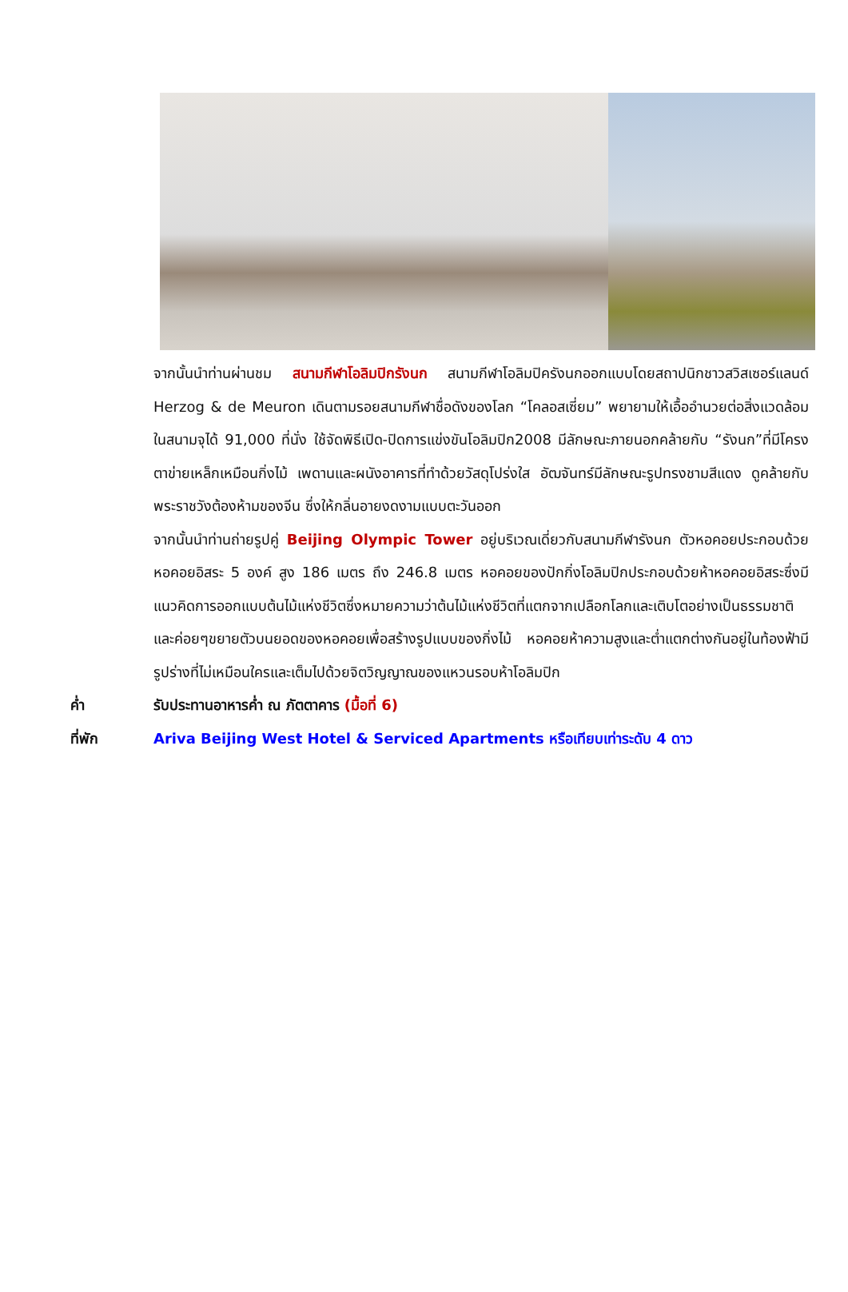จากนั้นนำท่านผ่านชม สนามกีฬาโอลิมปิกรังนก สนามกีฬาโอลิมปิครังนกออกแบบโดยสถาปนิกชาวสวิสเซอร์แลนด์ Herzog & de Meuron เดินตามรอยสนามกีฬาชื่อดังของโลก “โคลอสเซี่ยม” พยายามให้เอื้ออำนวยต่อสิ่งแวดล้อม ในสนามจุได้ 91,000 ที่นั่ง ใช้จัดพิธีเปิด-ปิดการแข่งขันโอลิมปิก2008 มีลักษณะภายนอกคล้ายกับ “รังนก”ที่มีโครงตาข่ายเหล็กเหมือนกิ่งไม้ เพดานและผนังอาคารที่ทำด้วยวัสดุโปร่งใส อัฒจันทร์มีลักษณะรูปทรงชามสีแดง ดูคล้ายกับพระราชวังต้องห้ามของจีน ซึ่งให้กลิ่นอายงดงามแบบตะวันออก
จากนั้นนำท่านถ่ายรูปคู่ Beijing Olympic Tower อยู่บริเวณเดี่ยวกับสนามกีฬารังนก ตัวหอคอยประกอบด้วยหอคอยอิสระ 5 องค์ สูง 186 เมตร ถึง 246.8 เมตร หอคอยของปักกิ่งโอลิมปิกประกอบด้วยห้าหอคอยอิสระซึ่งมีแนวคิดการออกแบบต้นไม้แห่งชีวิตซึ่งหมายความว่าต้นไม้แห่งชีวิตที่แตกจากเปลือกโลกและเติบโตอย่างเป็นธรรมชาติและค่อยๆขยายตัวบนยอดของหอคอยเพื่อสร้างรูปแบบของกิ่งไม้ หอคอยห้าความสูงและต่ำแตกต่างกันอยู่ในท้องฟ้ามีรูปร่างที่ไม่เหมือนใครและเต็มไปด้วยจิตวิญญาณของแหวนรอบห้าโอลิมปิก
ค่ำ รับประทานอาหารค่ำ ณ ภัตตาคาร (มื้อที่ 6)
ที่พัก Ariva Beijing West Hotel & Serviced Apartments หรือเทียบเท่าระดับ 4 ดาว